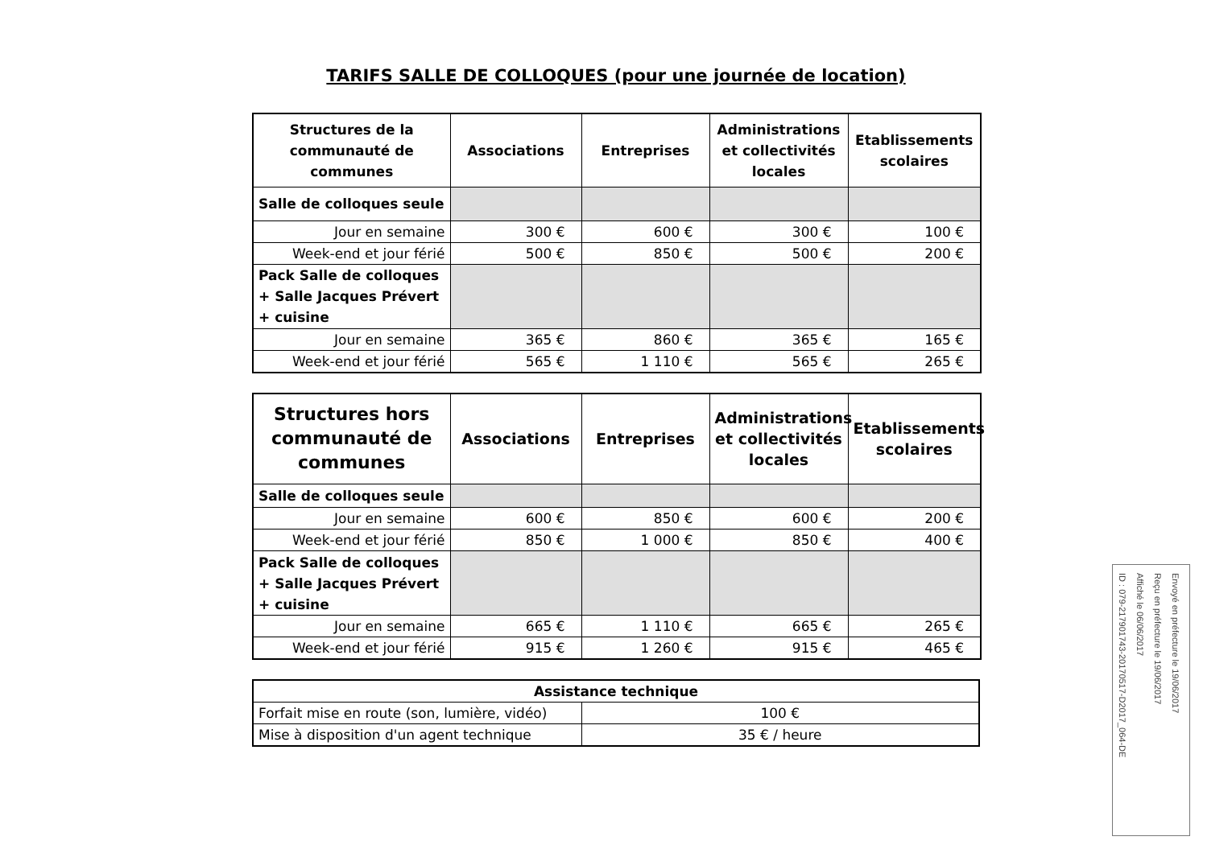TARIFS SALLE DE COLLOQUES (pour une journée de location)
| Structures de la communauté de communes | Associations | Entreprises | Administrations et collectivités locales | Etablissements scolaires |
| --- | --- | --- | --- | --- |
| Salle de colloques seule | | | | |
| Jour en semaine | 300 € | 600 € | 300 € | 100 € |
| Week-end et jour férié | 500 € | 850 € | 500 € | 200 € |
| Pack Salle de colloques + Salle Jacques Prévert + cuisine | | | | |
| Jour en semaine | 365 € | 860 € | 365 € | 165 € |
| Week-end et jour férié | 565 € | 1 110 € | 565 € | 265 € |
| Structures hors communauté de communes | Associations | Entreprises | Administrations et collectivités locales | Etablissements scolaires |
| --- | --- | --- | --- | --- |
| Salle de colloques seule | | | | |
| Jour en semaine | 600 € | 850 € | 600 € | 200 € |
| Week-end et jour férié | 850 € | 1 000 € | 850 € | 400 € |
| Pack Salle de colloques + Salle Jacques Prévert + cuisine | | | | |
| Jour en semaine | 665 € | 1 110 € | 665 € | 265 € |
| Week-end et jour férié | 915 € | 1 260 € | 915 € | 465 € |
| Assistance technique | |
| --- | --- |
| Forfait mise en route (son, lumière, vidéo) | 100 € |
| Mise à disposition d'un agent technique | 35 € / heure |
Envoyé en préfecture le 19/06/2017
Reçu en préfecture le 19/06/2017
Affiché le 06/06/2017
ID : 079-217901743-20170517-D2017_064-DE